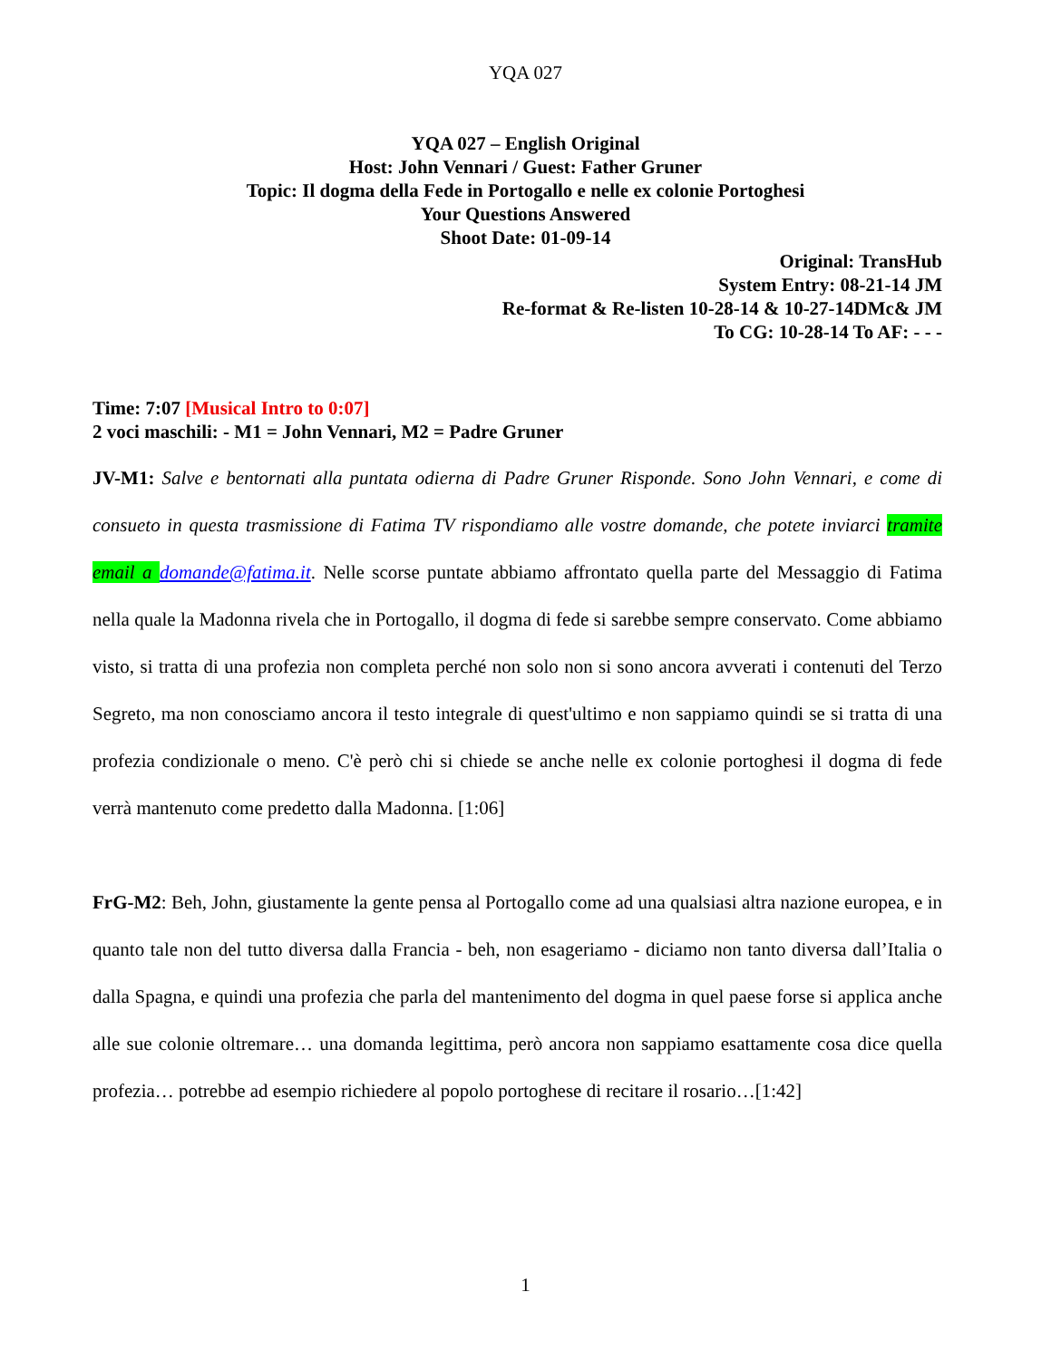YQA 027
YQA 027 – English Original
Host: John Vennari / Guest: Father Gruner
Topic: Il dogma della Fede in Portogallo e nelle ex colonie Portoghesi
Your Questions Answered
Shoot Date: 01-09-14
Original: TransHub
System Entry: 08-21-14 JM
Re-format & Re-listen 10-28-14 & 10-27-14DMc& JM
To CG: 10-28-14 To AF: - - -
Time: 7:07 [Musical Intro to 0:07]
2 voci maschili: - M1 = John Vennari, M2 = Padre Gruner
JV-M1: Salve e bentornati alla puntata odierna di Padre Gruner Risponde. Sono John Vennari, e come di consueto in questa trasmissione di Fatima TV rispondiamo alle vostre domande, che potete inviarci tramite email a domande@fatima.it. Nelle scorse puntate abbiamo affrontato quella parte del Messaggio di Fatima nella quale la Madonna rivela che in Portogallo, il dogma di fede si sarebbe sempre conservato. Come abbiamo visto, si tratta di una profezia non completa perché non solo non si sono ancora avverati i contenuti del Terzo Segreto, ma non conosciamo ancora il testo integrale di quest'ultimo e non sappiamo quindi se si tratta di una profezia condizionale o meno. C'è però chi si chiede se anche nelle ex colonie portoghesi il dogma di fede verrà mantenuto come predetto dalla Madonna. [1:06]
FrG-M2: Beh, John, giustamente la gente pensa al Portogallo come ad una qualsiasi altra nazione europea, e in quanto tale non del tutto diversa dalla Francia - beh, non esageriamo - diciamo non tanto diversa dall’Italia o dalla Spagna, e quindi una profezia che parla del mantenimento del dogma in quel paese forse si applica anche alle sue colonie oltremare… una domanda legittima, però ancora non sappiamo esattamente cosa dice quella profezia… potrebbe ad esempio richiedere al popolo portoghese di recitare il rosario…[1:42]
1